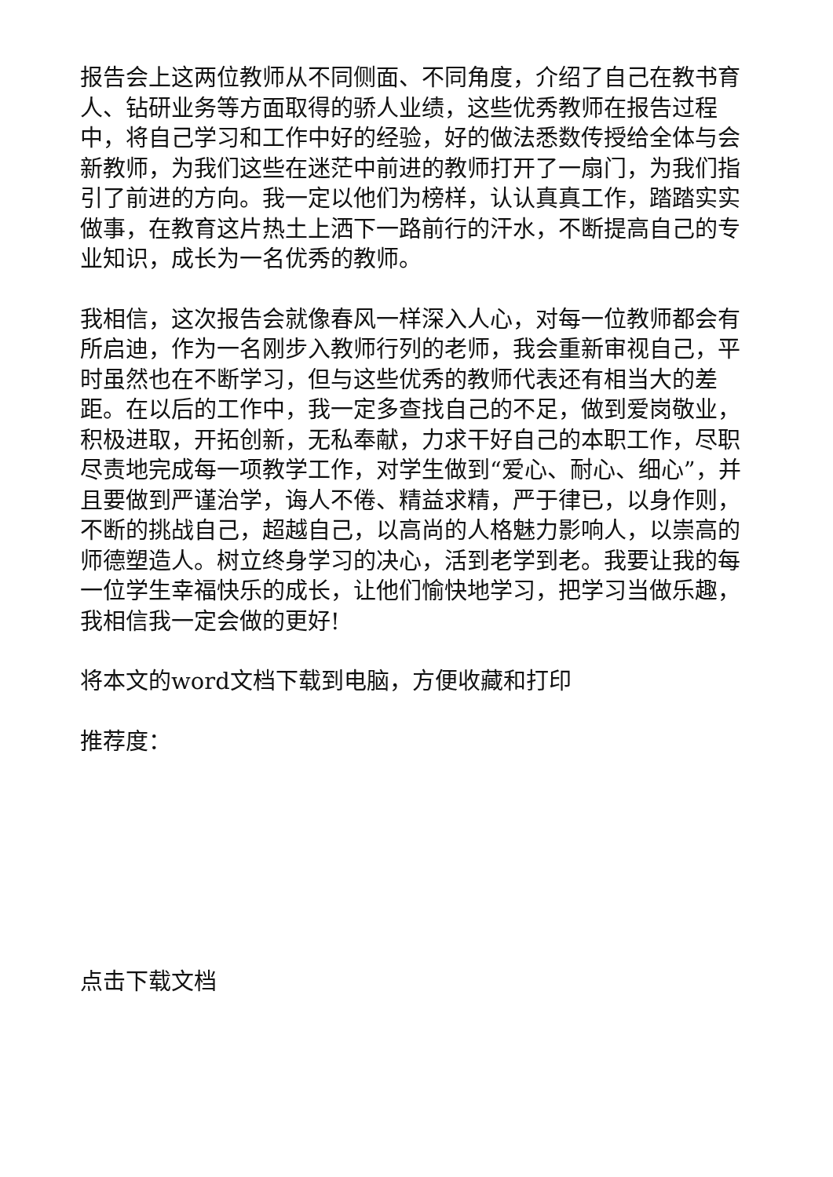报告会上这两位教师从不同侧面、不同角度，介绍了自己在教书育人、钻研业务等方面取得的骄人业绩，这些优秀教师在报告过程中，将自己学习和工作中好的经验，好的做法悉数传授给全体与会新教师，为我们这些在迷茫中前进的教师打开了一扇门，为我们指引了前进的方向。我一定以他们为榜样，认认真真工作，踏踏实实做事，在教育这片热土上洒下一路前行的汗水，不断提高自己的专业知识，成长为一名优秀的教师。
我相信，这次报告会就像春风一样深入人心，对每一位教师都会有所启迪，作为一名刚步入教师行列的老师，我会重新审视自己，平时虽然也在不断学习，但与这些优秀的教师代表还有相当大的差距。在以后的工作中，我一定多查找自己的不足，做到爱岗敬业，积极进取，开拓创新，无私奉献，力求干好自己的本职工作，尽职尽责地完成每一项教学工作，对学生做到“爱心、耐心、细心”，并且要做到严谨治学，诲人不倦、精益求精，严于律已，以身作则，不断的挑战自己，超越自己，以高尚的人格魅力影响人，以崇高的师德塑造人。树立终身学习的决心，活到老学到老。我要让我的每一位学生幸福快乐的成长，让他们愉快地学习，把学习当做乐趣，我相信我一定会做的更好!
将本文的word文档下载到电脑，方便收藏和打印
推荐度：
点击下载文档